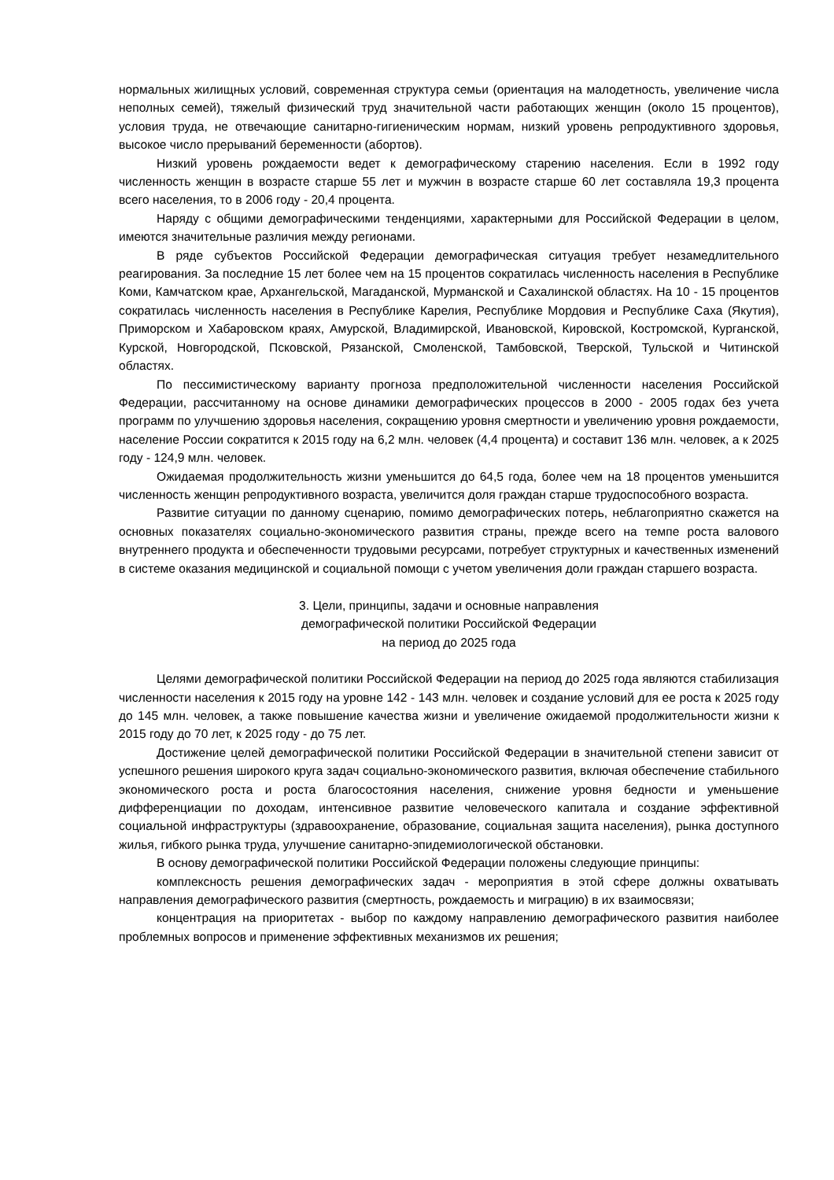нормальных жилищных условий, современная структура семьи (ориентация на малодетность, увеличение числа неполных семей), тяжелый физический труд значительной части работающих женщин (около 15 процентов), условия труда, не отвечающие санитарно-гигиеническим нормам, низкий уровень репродуктивного здоровья, высокое число прерываний беременности (абортов).
Низкий уровень рождаемости ведет к демографическому старению населения. Если в 1992 году численность женщин в возрасте старше 55 лет и мужчин в возрасте старше 60 лет составляла 19,3 процента всего населения, то в 2006 году - 20,4 процента.
Наряду с общими демографическими тенденциями, характерными для Российской Федерации в целом, имеются значительные различия между регионами.
В ряде субъектов Российской Федерации демографическая ситуация требует незамедлительного реагирования. За последние 15 лет более чем на 15 процентов сократилась численность населения в Республике Коми, Камчатском крае, Архангельской, Магаданской, Мурманской и Сахалинской областях. На 10 - 15 процентов сократилась численность населения в Республике Карелия, Республике Мордовия и Республике Саха (Якутия), Приморском и Хабаровском краях, Амурской, Владимирской, Ивановской, Кировской, Костромской, Курганской, Курской, Новгородской, Псковской, Рязанской, Смоленской, Тамбовской, Тверской, Тульской и Читинской областях.
По пессимистическому варианту прогноза предположительной численности населения Российской Федерации, рассчитанному на основе динамики демографических процессов в 2000 - 2005 годах без учета программ по улучшению здоровья населения, сокращению уровня смертности и увеличению уровня рождаемости, население России сократится к 2015 году на 6,2 млн. человек (4,4 процента) и составит 136 млн. человек, а к 2025 году - 124,9 млн. человек.
Ожидаемая продолжительность жизни уменьшится до 64,5 года, более чем на 18 процентов уменьшится численность женщин репродуктивного возраста, увеличится доля граждан старше трудоспособного возраста.
Развитие ситуации по данному сценарию, помимо демографических потерь, неблагоприятно скажется на основных показателях социально-экономического развития страны, прежде всего на темпе роста валового внутреннего продукта и обеспеченности трудовыми ресурсами, потребует структурных и качественных изменений в системе оказания медицинской и социальной помощи с учетом увеличения доли граждан старшего возраста.
3. Цели, принципы, задачи и основные направления
демографической политики Российской Федерации
на период до 2025 года
Целями демографической политики Российской Федерации на период до 2025 года являются стабилизация численности населения к 2015 году на уровне 142 - 143 млн. человек и создание условий для ее роста к 2025 году до 145 млн. человек, а также повышение качества жизни и увеличение ожидаемой продолжительности жизни к 2015 году до 70 лет, к 2025 году - до 75 лет.
Достижение целей демографической политики Российской Федерации в значительной степени зависит от успешного решения широкого круга задач социально-экономического развития, включая обеспечение стабильного экономического роста и роста благосостояния населения, снижение уровня бедности и уменьшение дифференциации по доходам, интенсивное развитие человеческого капитала и создание эффективной социальной инфраструктуры (здравоохранение, образование, социальная защита населения), рынка доступного жилья, гибкого рынка труда, улучшение санитарно-эпидемиологической обстановки.
В основу демографической политики Российской Федерации положены следующие принципы:
комплексность решения демографических задач - мероприятия в этой сфере должны охватывать направления демографического развития (смертность, рождаемость и миграцию) в их взаимосвязи;
концентрация на приоритетах - выбор по каждому направлению демографического развития наиболее проблемных вопросов и применение эффективных механизмов их решения;